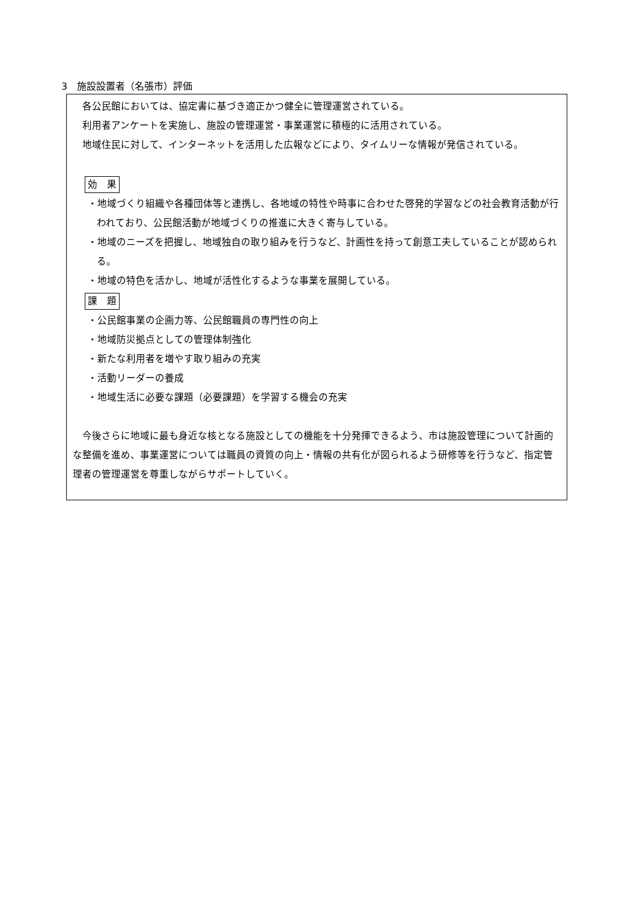3　施設設置者（名張市）評価
各公民館においては、協定書に基づき適正かつ健全に管理運営されている。
利用者アンケートを実施し、施設の管理運営・事業運営に積極的に活用されている。
地域住民に対して、インターネットを活用した広報などにより、タイムリーな情報が発信されている。
効　果
・地域づくり組織や各種団体等と連携し、各地域の特性や時事に合わせた啓発的学習などの社会教育活動が行われており、公民館活動が地域づくりの推進に大きく寄与している。
・地域のニーズを把握し、地域独自の取り組みを行うなど、計画性を持って創意工夫していることが認められる。
・地域の特色を活かし、地域が活性化するような事業を展開している。
課　題
・公民館事業の企画力等、公民館職員の専門性の向上
・地域防災拠点としての管理体制強化
・新たな利用者を増やす取り組みの充実
・活動リーダーの養成
・地域生活に必要な課題（必要課題）を学習する機会の充実
今後さらに地域に最も身近な核となる施設としての機能を十分発揮できるよう、市は施設管理について計画的な整備を進め、事業運営については職員の資質の向上・情報の共有化が図られるよう研修等を行うなど、指定管理者の管理運営を尊重しながらサポートしていく。